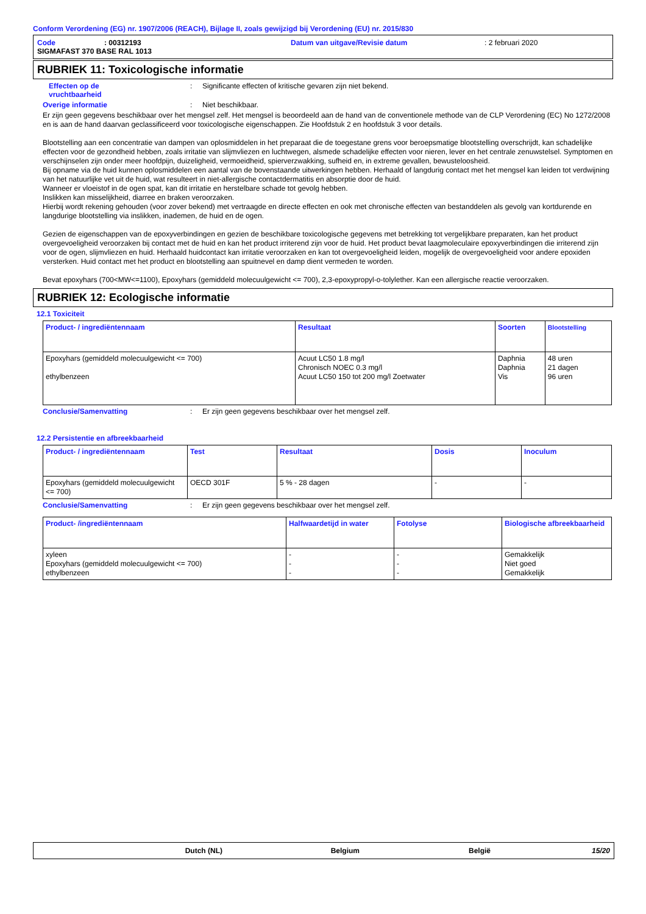Conform Verordening (EG) nr. 1907/2006 (REACH), Bijlage II, zoals gewijzigd bij Verordening (EU) nr. 2015/830
Code: 00312193 Datum van uitgave/Revisie datum: 2 februari 2020
SIGMAFAST 370 BASE RAL 1013
RUBRIEK 11: Toxicologische informatie
Effecten op de
vruchtbaarheid: Significante effecten of kritische gevaren zijn niet bekend.
Overige informatie: Niet beschikbaar.
Er zijn geen gegevens beschikbaar over het mengsel zelf. Het mengsel is beoordeeld aan de hand van de conventionele methode van de CLP Verordening (EC) No 1272/2008 en is aan de hand daarvan geclassificeerd voor toxicologische eigenschappen. Zie Hoofdstuk 2 en hoofdstuk 3 voor details.
Blootstelling aan een concentratie van dampen van oplosmiddelen in het preparaat die de toegestane grens voor beroepsmatige blootstelling overschrijdt, kan schadelijke effecten voor de gezondheid hebben, zoals irritatie van slijmvliezen en luchtwegen, alsmede schadelijke effecten voor nieren, lever en het centrale zenuwstelsel. Symptomen en verschijnselen zijn onder meer hoofdpijn, duizeligheid, vermoeidheid, spierverzwakking, sufheid en, in extreme gevallen, bewusteloosheid.
Bij opname via de huid kunnen oplosmiddelen een aantal van de bovenstaande uitwerkingen hebben. Herhaald of langdurig contact met het mengsel kan leiden tot verdwijning van het natuurlijke vet uit de huid, wat resulteert in niet-allergische contactdermatitis en absorptie door de huid.
Wanneer er vloeistof in de ogen spat, kan dit irritatie en herstelbare schade tot gevolg hebben.
Inslikken kan misselijkheid, diarree en braken veroorzaken.
Hierbij wordt rekening gehouden (voor zover bekend) met vertraagde en directe effecten en ook met chronische effecten van bestanddelen als gevolg van kortdurende en langdurige blootstelling via inslikken, inademen, de huid en de ogen.
Gezien de eigenschappen van de epoxyverbindingen en gezien de beschikbare toxicologische gegevens met betrekking tot vergelijkbare preparaten, kan het product overgevoeligheid veroorzaken bij contact met de huid en kan het product irriterend zijn voor de huid. Het product bevat laagmoleculaire epoxyverbindingen die irriterend zijn voor de ogen, slijmvliezen en huid. Herhaald huidcontact kan irritatie veroorzaken en kan tot overgevoeligheid leiden, mogelijk de overgevoeligheid voor andere epoxiden versterken. Huid contact met het product en blootstelling aan spuitnevel en damp dient vermeden te worden.
Bevat epoxyhars (700<MW<=1100), Epoxyhars (gemiddeld molecuulgewicht <= 700), 2,3-epoxypropyl-o-tolylether. Kan een allergische reactie veroorzaken.
RUBRIEK 12: Ecologische informatie
12.1 Toxiciteit
| Product- / ingrediëntennaam | Resultaat | Soorten | Blootstelling |
| --- | --- | --- | --- |
| Epoxyhars (gemiddeld molecuulgewicht <= 700) ethylbenzeen | Acuut LC50 1.8 mg/l Chronisch NOEC 0.3 mg/l Acuut LC50 150 tot 200 mg/l Zoetwater | Daphnia Daphnia Vis | 48 uren 21 dagen 96 uren |
Conclusie/Samenvatting: Er zijn geen gegevens beschikbaar over het mengsel zelf.
12.2 Persistentie en afbreekbaarheid
| Product- / ingrediëntennaam | Test | Resultaat | Dosis | Inoculum |
| --- | --- | --- | --- | --- |
| Epoxyhars (gemiddeld molecuulgewicht <= 700) | OECD 301F | 5 % - 28 dagen | - | - |
Conclusie/Samenvatting: Er zijn geen gegevens beschikbaar over het mengsel zelf.
| Product- /ingrediëntennaam | Halfwaardetijd in water | Fotolyse | Biologische afbreekbaarheid |
| --- | --- | --- | --- |
| xyleen Epoxyhars (gemiddeld molecuulgewicht <= 700) ethylbenzeen | - - - | - - - | Gemakkelijk Niet goed Gemakkelijk |
Dutch (NL) Belgium België 15/20